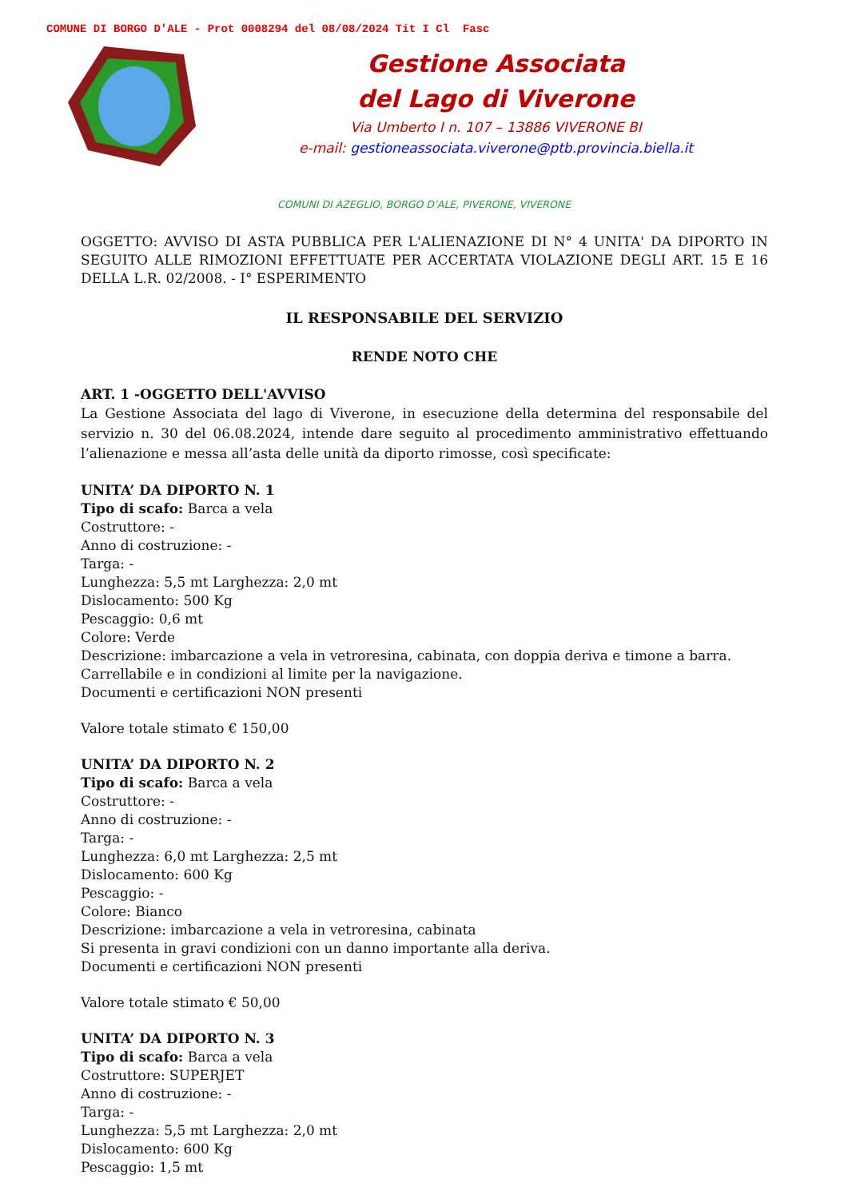COMUNE DI BORGO D'ALE - Prot 0008294 del 08/08/2024 Tit I Cl Fasc
Gestione Associata
del Lago di Viverone
Via Umberto I n. 107 – 13886 VIVERONE BI
e-mail: gestioneassociata.viverone@ptb.provincia.biella.it
COMUNI DI AZEGLIO, BORGO D’ALE, PIVERONE, VIVERONE
OGGETTO: AVVISO DI ASTA PUBBLICA PER L'ALIENAZIONE DI N° 4 UNITA' DA DIPORTO IN SEGUITO ALLE RIMOZIONI EFFETTUATE PER ACCERTATA VIOLAZIONE DEGLI ART. 15 E 16 DELLA L.R. 02/2008. - I° ESPERIMENTO
IL RESPONSABILE DEL SERVIZIO
RENDE NOTO CHE
ART. 1 -OGGETTO DELL'AVVISO
La Gestione Associata del lago di Viverone, in esecuzione della determina del responsabile del servizio n. 30 del 06.08.2024, intende dare seguito al procedimento amministrativo effettuando l’alienazione e messa all’asta delle unità da diporto rimosse, così specificate:
UNITA’ DA DIPORTO N. 1
Tipo di scafo: Barca a vela
Costruttore: -
Anno di costruzione: -
Targa: -
Lunghezza: 5,5 mt Larghezza: 2,0 mt
Dislocamento: 500 Kg
Pescaggio: 0,6 mt
Colore: Verde
Descrizione: imbarcazione a vela in vetroresina, cabinata, con doppia deriva e timone a barra.
Carrellabile e in condizioni al limite per la navigazione.
Documenti e certificazioni NON presenti
Valore totale stimato € 150,00
UNITA’ DA DIPORTO N. 2
Tipo di scafo: Barca a vela
Costruttore: -
Anno di costruzione: -
Targa: -
Lunghezza: 6,0 mt Larghezza: 2,5 mt
Dislocamento: 600 Kg
Pescaggio: -
Colore: Bianco
Descrizione: imbarcazione a vela in vetroresina, cabinata
Si presenta in gravi condizioni con un danno importante alla deriva.
Documenti e certificazioni NON presenti
Valore totale stimato € 50,00
UNITA’ DA DIPORTO N. 3
Tipo di scafo: Barca a vela
Costruttore: SUPERJET
Anno di costruzione: -
Targa: -
Lunghezza: 5,5 mt Larghezza: 2,0 mt
Dislocamento: 600 Kg
Pescaggio: 1,5 mt